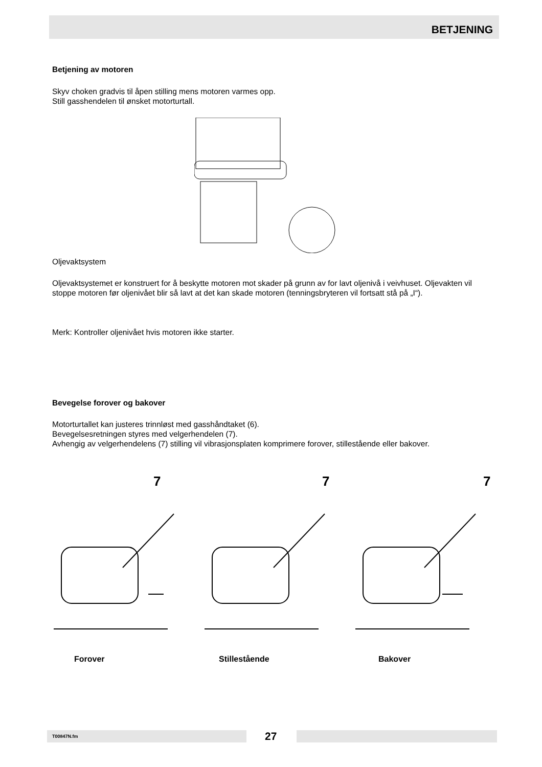BETJENING
Betjening av motoren
Skyv choken gradvis til åpen stilling mens motoren varmes opp.
Still gasshendelen til ønsket motorturtall.
Oljevaktsystem
Oljevaktsystemet er konstruert for å beskytte motoren mot skader på grunn av for lavt oljenivå i veivhuset. Oljevakten vil stoppe motoren før oljenivået blir så lavt at det kan skade motoren (tenningsbryteren vil fortsatt stå på „I“).
Merk: Kontroller oljenivået hvis motoren ikke starter.
Bevegelse forover og bakover
Motorturtallet kan justeres trinnløst med gasshåndtaket (6).
Bevegelsesretningen styres med velgerhendelen (7).
Avhengig av velgerhendelens (7) stilling vil vibrasjonsplaten komprimere forover, stillestående eller bakover.
7
7
7
Forover Stillestående Bakover
T00847N.fm 27